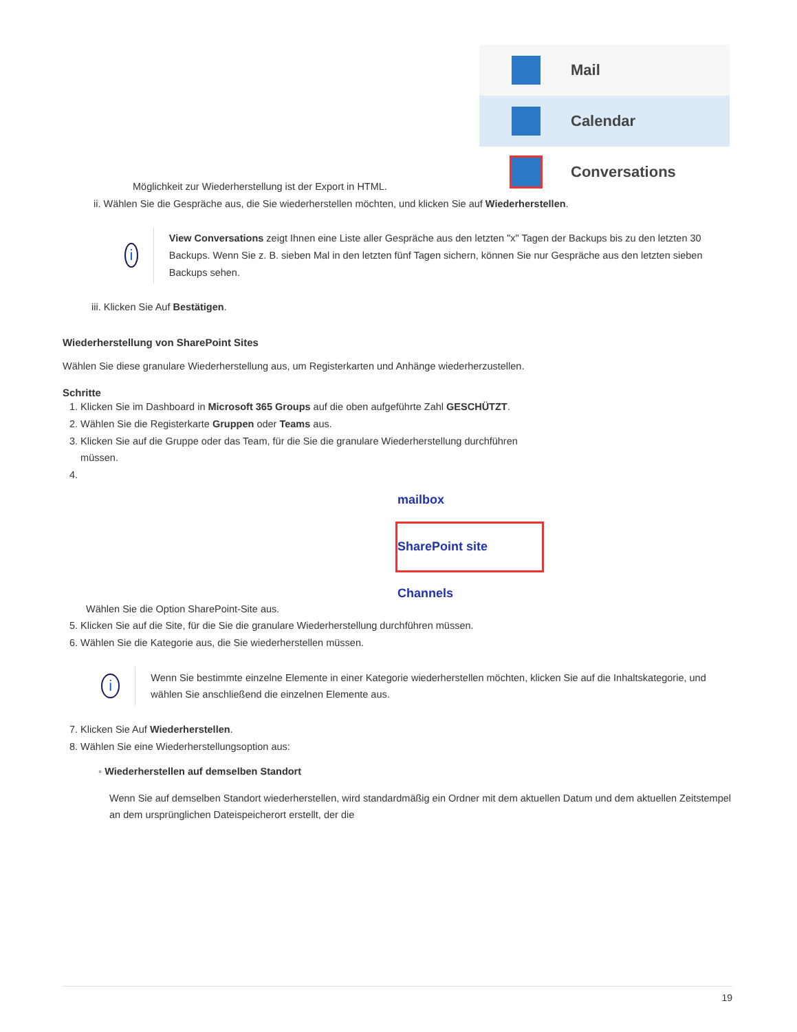Mail
Calendar
Conversations
Möglichkeit zur Wiederherstellung ist der Export in HTML.
ii. Wählen Sie die Gespräche aus, die Sie wiederherstellen möchten, und klicken Sie auf Wiederherstellen.
i
View Conversations zeigt Ihnen eine Liste aller Gespräche aus den letzten "x" Tagen der Backups bis zu den letzten 30 Backups. Wenn Sie z. B. sieben Mal in den letzten fünf Tagen sichern, können Sie nur Gespräche aus den letzten sieben Backups sehen.
iii. Klicken Sie Auf Bestätigen.
Wiederherstellung von SharePoint Sites
Wählen Sie diese granulare Wiederherstellung aus, um Registerkarten und Anhänge wiederherzustellen.
Schritte
1. Klicken Sie im Dashboard in Microsoft 365 Groups auf die oben aufgeführte Zahl GESCHÜTZT.
2. Wählen Sie die Registerkarte Gruppen oder Teams aus.
3. Klicken Sie auf die Gruppe oder das Team, für die Sie die granulare Wiederherstellung durchführen
müssen.
4.
mailbox
SharePoint site
Channels
Wählen Sie die Option SharePoint-Site aus.
5. Klicken Sie auf die Site, für die Sie die granulare Wiederherstellung durchführen müssen.
6. Wählen Sie die Kategorie aus, die Sie wiederherstellen müssen.
i
Wenn Sie bestimmte einzelne Elemente in einer Kategorie wiederherstellen möchten, klicken Sie auf die Inhaltskategorie, und wählen Sie anschließend die einzelnen Elemente aus.
7. Klicken Sie Auf Wiederherstellen.
8. Wählen Sie eine Wiederherstellungsoption aus:
◦ Wiederherstellen auf demselben Standort
Wenn Sie auf demselben Standort wiederherstellen, wird standardmäßig ein Ordner mit dem aktuellen Datum und dem aktuellen Zeitstempel an dem ursprünglichen Dateispeicherort erstellt, der die
19